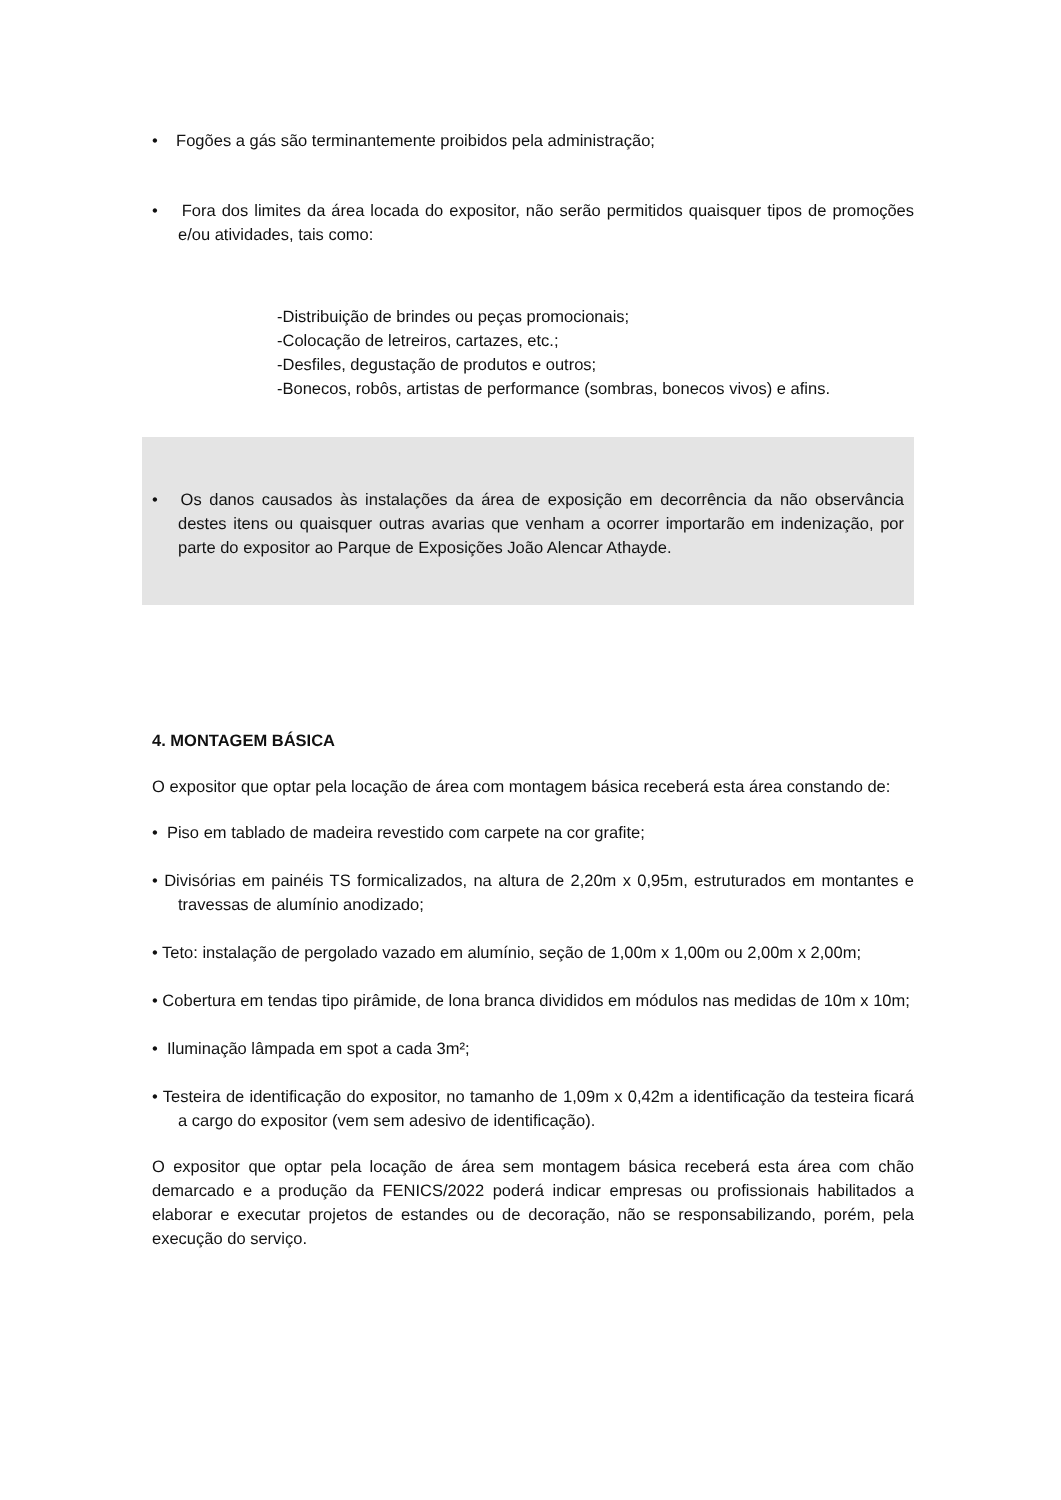• Fogões a gás são terminantemente proibidos pela administração;
• Fora dos limites da área locada do expositor, não serão permitidos quaisquer tipos de promoções e/ou atividades, tais como:
-Distribuição de brindes ou peças promocionais;
-Colocação de letreiros, cartazes, etc.;
-Desfiles, degustação de produtos e outros;
-Bonecos, robôs, artistas de performance (sombras, bonecos vivos) e afins.
• Os danos causados às instalações da área de exposição em decorrência da não observância destes itens ou quaisquer outras avarias que venham a ocorrer importarão em indenização, por parte do expositor ao Parque de Exposições João Alencar Athayde.
4. MONTAGEM BÁSICA
O expositor que optar pela locação de área com montagem básica receberá esta área constando de:
• Piso em tablado de madeira revestido com carpete na cor grafite;
• Divisórias em painéis TS formicalizados, na altura de 2,20m x 0,95m, estruturados em montantes e travessas de alumínio anodizado;
• Teto: instalação de pergolado vazado em alumínio, seção de 1,00m x 1,00m ou 2,00m x 2,00m;
• Cobertura em tendas tipo pirâmide, de lona branca divididos em módulos nas medidas de 10m x 10m;
• Iluminação lâmpada em spot a cada 3m²;
• Testeira de identificação do expositor, no tamanho de 1,09m x 0,42m a identificação da testeira ficará a cargo do expositor (vem sem adesivo de identificação).
O expositor que optar pela locação de área sem montagem básica receberá esta área com chão demarcado e a produção da FENICS/2022 poderá indicar empresas ou profissionais habilitados a elaborar e executar projetos de estandes ou de decoração, não se responsabilizando, porém, pela execução do serviço.